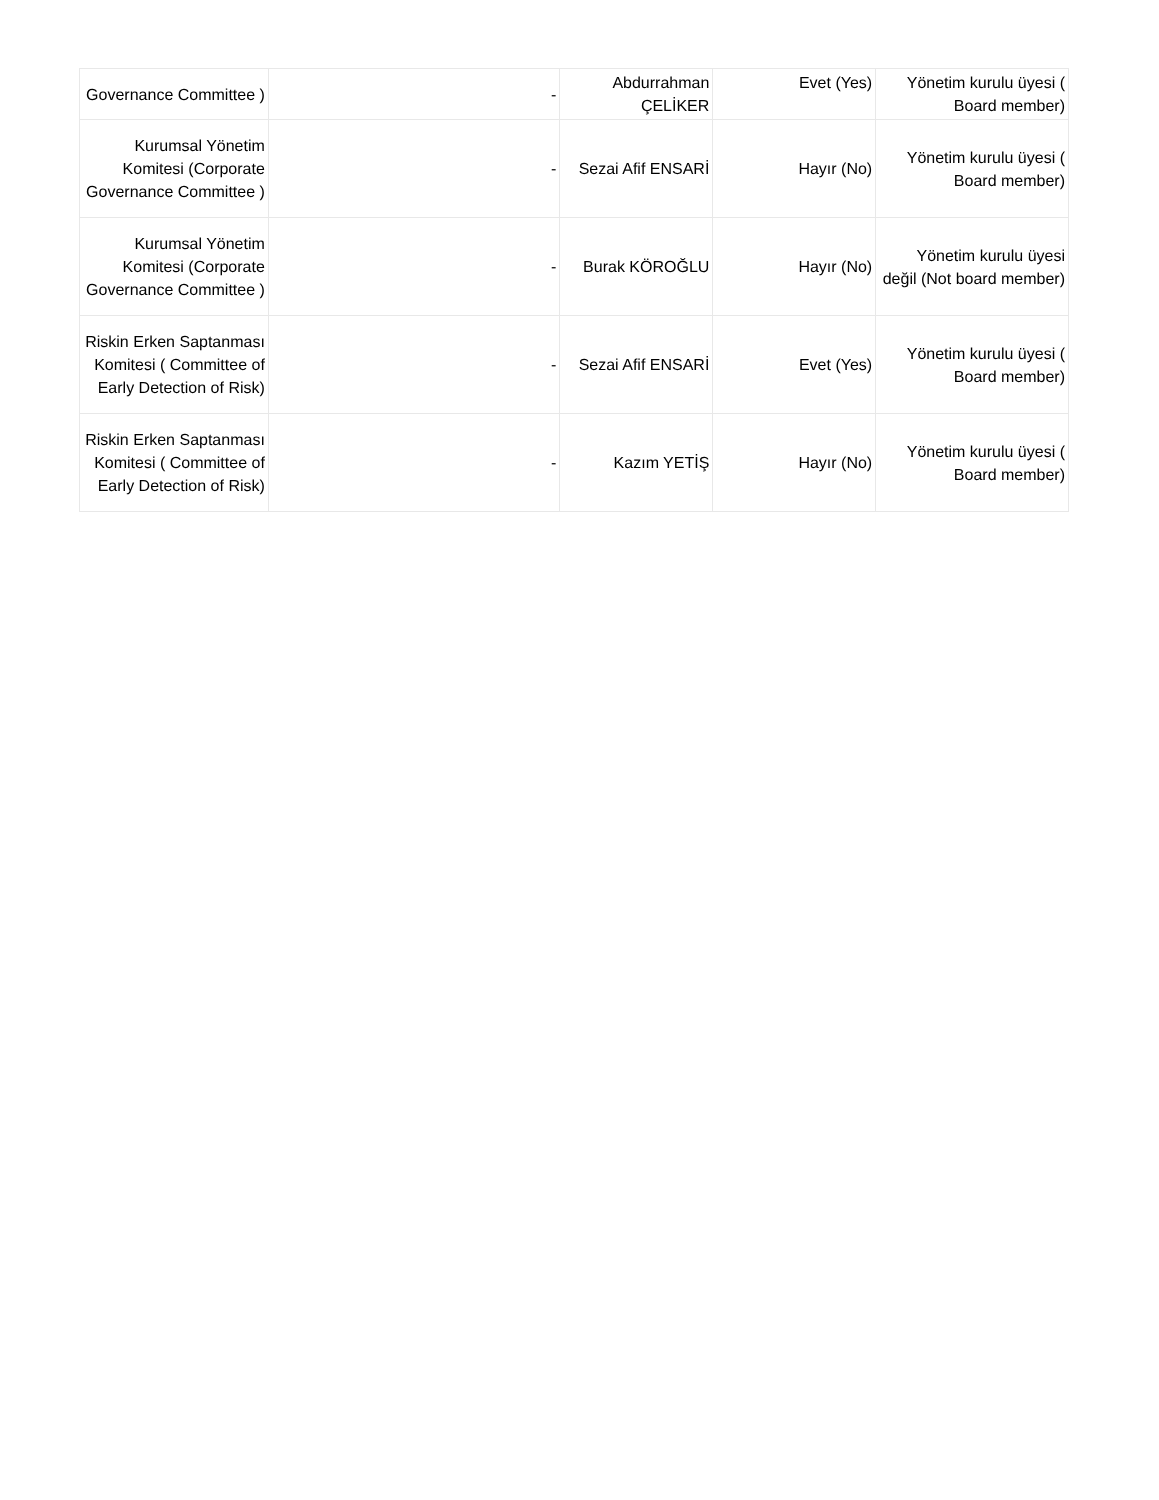| Governance Committee ) | - | Abdurrahman ÇELİKER | Evet (Yes) | Yönetim kurulu üyesi ( Board member) |
| Kurumsal Yönetim Komitesi (Corporate Governance Committee ) | - | Sezai Afif ENSARİ | Hayır (No) | Yönetim kurulu üyesi ( Board member) |
| Kurumsal Yönetim Komitesi (Corporate Governance Committee ) | - | Burak KÖROĞLU | Hayır (No) | Yönetim kurulu üyesi değil (Not board member) |
| Riskin Erken Saptanması Komitesi ( Committee of Early Detection of Risk) | - | Sezai Afif ENSARİ | Evet (Yes) | Yönetim kurulu üyesi ( Board member) |
| Riskin Erken Saptanması Komitesi ( Committee of Early Detection of Risk) | - | Kazım YETİŞ | Hayır (No) | Yönetim kurulu üyesi ( Board member) |